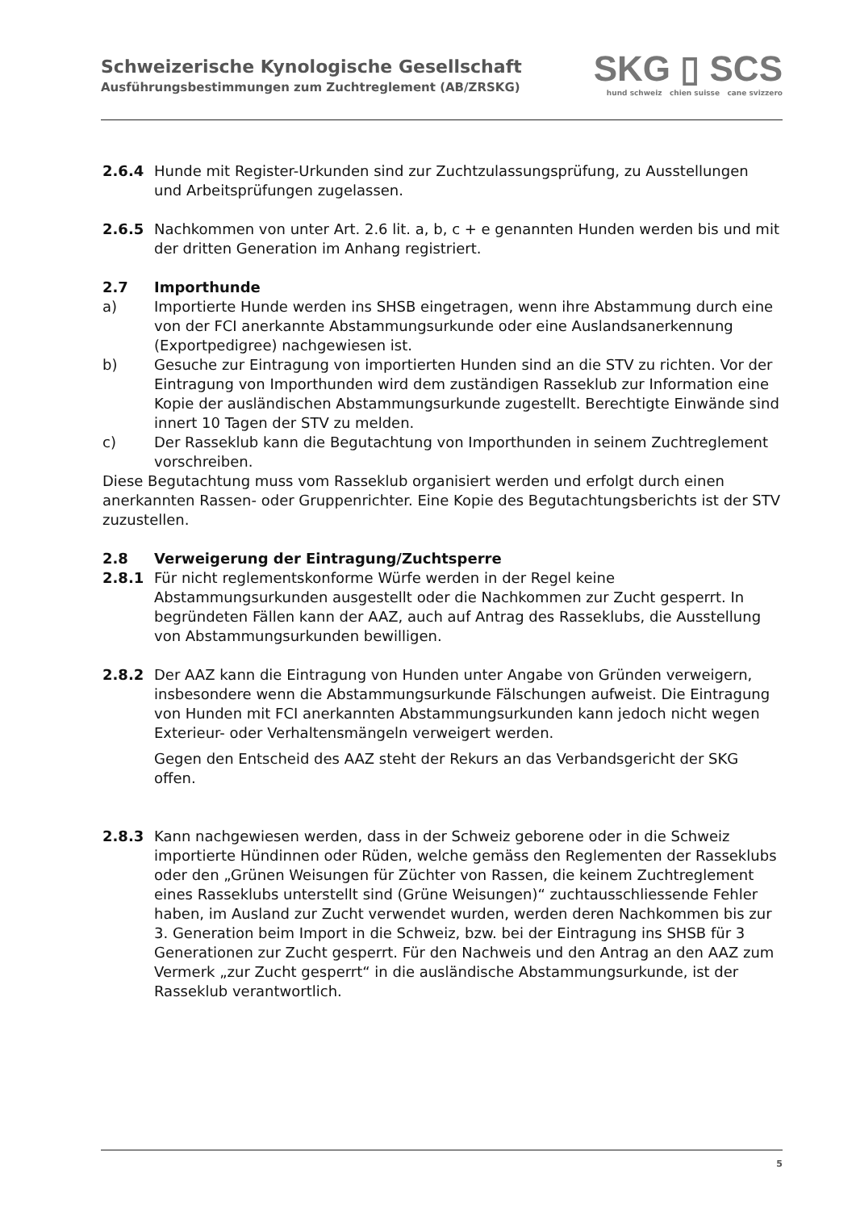Schweizerische Kynologische Gesellschaft
Ausführungsbestimmungen zum Zuchtreglement (AB/ZRSKG)
SKG ▯ SCS
hund schweiz chien suisse cane svizzero
2.6.4 Hunde mit Register-Urkunden sind zur Zuchtzulassungsprüfung, zu Ausstellungen und Arbeitsprüfungen zugelassen.
2.6.5 Nachkommen von unter Art. 2.6 lit. a, b, c + e genannten Hunden werden bis und mit der dritten Generation im Anhang registriert.
2.7 Importhunde
a) Importierte Hunde werden ins SHSB eingetragen, wenn ihre Abstammung durch eine von der FCI anerkannte Abstammungsurkunde oder eine Auslandsanerkennung (Exportpedigree) nachgewiesen ist.
b) Gesuche zur Eintragung von importierten Hunden sind an die STV zu richten. Vor der Eintragung von Importhunden wird dem zuständigen Rasseklub zur Information eine Kopie der ausländischen Abstammungsurkunde zugestellt. Berechtigte Einwände sind innert 10 Tagen der STV zu melden.
c) Der Rasseklub kann die Begutachtung von Importhunden in seinem Zuchtreglement vorschreiben.
Diese Begutachtung muss vom Rasseklub organisiert werden und erfolgt durch einen anerkannten Rassen- oder Gruppenrichter. Eine Kopie des Begutachtungsberichts ist der STV zuzustellen.
2.8 Verweigerung der Eintragung/Zuchtsperre
2.8.1 Für nicht reglementskonforme Würfe werden in der Regel keine Abstammungsurkunden ausgestellt oder die Nachkommen zur Zucht gesperrt. In begründeten Fällen kann der AAZ, auch auf Antrag des Rasseklubs, die Ausstellung von Abstammungsurkunden bewilligen.
2.8.2 Der AAZ kann die Eintragung von Hunden unter Angabe von Gründen verweigern, insbesondere wenn die Abstammungsurkunde Fälschungen aufweist. Die Eintragung von Hunden mit FCI anerkannten Abstammungsurkunden kann jedoch nicht wegen Exterieur- oder Verhaltensmängeln verweigert werden.
Gegen den Entscheid des AAZ steht der Rekurs an das Verbandsgericht der SKG offen.
2.8.3 Kann nachgewiesen werden, dass in der Schweiz geborene oder in die Schweiz importierte Hündinnen oder Rüden, welche gemäss den Reglementen der Rasseklubs oder den „Grünen Weisungen für Züchter von Rassen, die keinem Zuchtreglement eines Rasseklubs unterstellt sind (Grüne Weisungen)“ zuchtausschliessende Fehler haben, im Ausland zur Zucht verwendet wurden, werden deren Nachkommen bis zur 3. Generation beim Import in die Schweiz, bzw. bei der Eintragung ins SHSB für 3 Generationen zur Zucht gesperrt. Für den Nachweis und den Antrag an den AAZ zum Vermerk „zur Zucht gesperrt“ in die ausländische Abstammungsurkunde, ist der Rasseklub verantwortlich.
5